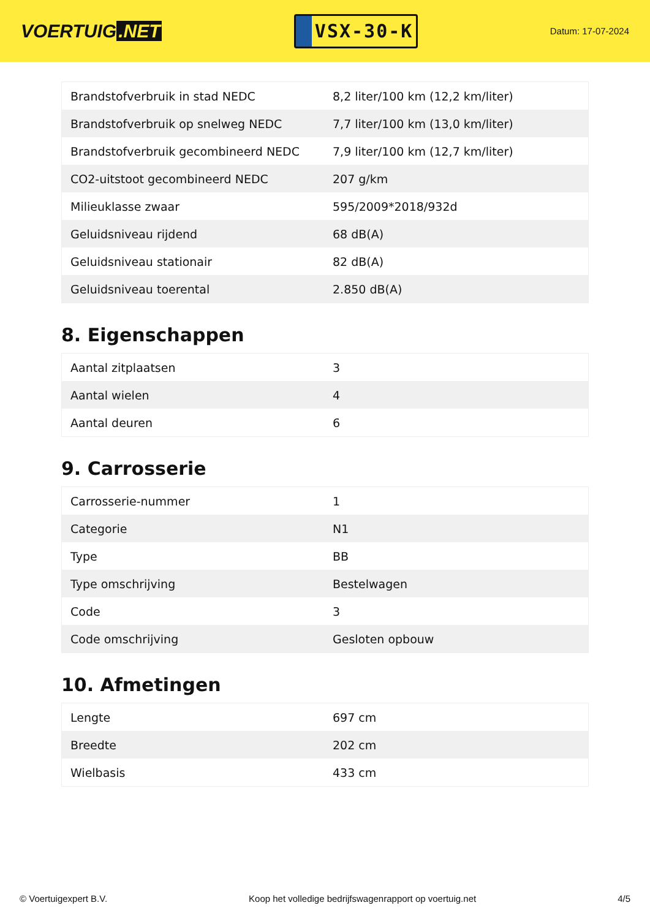VOERTUIG.NET
VSX-30-K
Datum: 17-07-2024
| Brandstofverbruik in stad NEDC | 8,2 liter/100 km (12,2 km/liter) |
| Brandstofverbruik op snelweg NEDC | 7,7 liter/100 km (13,0 km/liter) |
| Brandstofverbruik gecombineerd NEDC | 7,9 liter/100 km (12,7 km/liter) |
| CO2-uitstoot gecombineerd NEDC | 207 g/km |
| Milieuklasse zwaar | 595/2009*2018/932d |
| Geluidsniveau rijdend | 68 dB(A) |
| Geluidsniveau stationair | 82 dB(A) |
| Geluidsniveau toerental | 2.850 dB(A) |
8. Eigenschappen
| Aantal zitplaatsen | 3 |
| Aantal wielen | 4 |
| Aantal deuren | 6 |
9. Carrosserie
| Carrosserie-nummer | 1 |
| Categorie | N1 |
| Type | BB |
| Type omschrijving | Bestelwagen |
| Code | 3 |
| Code omschrijving | Gesloten opbouw |
10. Afmetingen
| Lengte | 697 cm |
| Breedte | 202 cm |
| Wielbasis | 433 cm |
© Voertuigexpert B.V. Koop het volledige bedrijfswagenrapport op voertuig.net 4/5